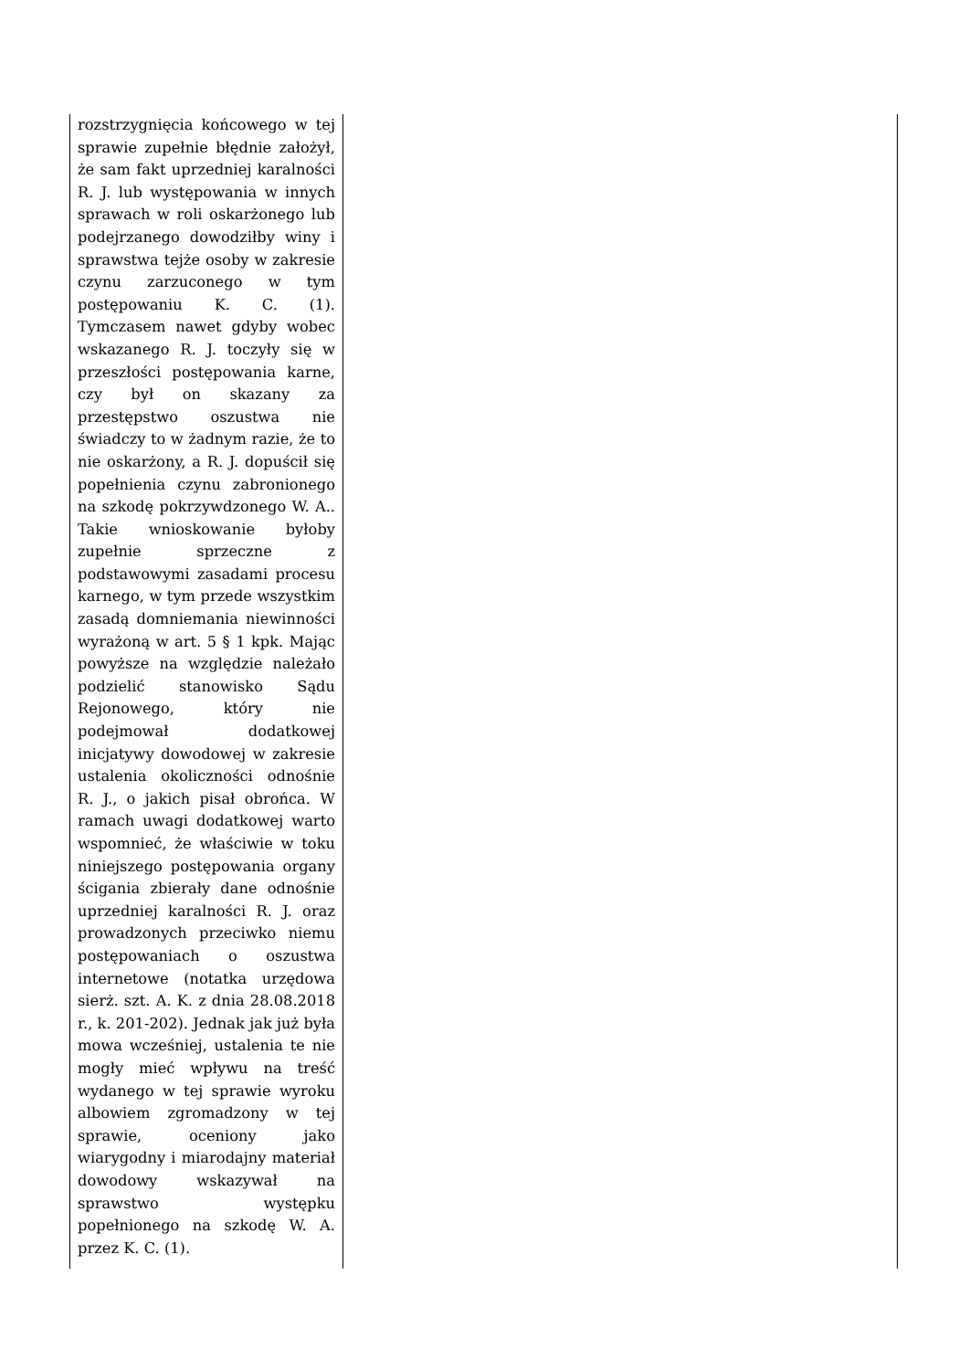| rozstrzygnięcia końcowego w tej sprawie zupełnie błędnie założył, że sam fakt uprzedniej karalności R. J. lub występowania w innych sprawach w roli oskarżonego lub podejrzanego dowodziłby winy i sprawstwa tejże osoby w zakresie czynu zarzuconego w tym postępowaniu K. C. (1). Tymczasem nawet gdyby wobec wskazanego R. J. toczyły się w przeszłości postępowania karne, czy był on skazany za przestępstwo oszustwa nie świadczy to w żadnym razie, że to nie oskarżony, a R. J. dopuścił się popełnienia czynu zabronionego na szkodę pokrzywdzonego W. A.. Takie wnioskowanie byłoby zupełnie sprzeczne z podstawowymi zasadami procesu karnego, w tym przede wszystkim zasadą domniemania niewinności wyrażoną w art. 5 § 1 kpk. Mając powyższe na względzie należało podzielić stanowisko Sądu Rejonowego, który nie podejmował dodatkowej inicjatywy dowodowej w zakresie ustalenia okoliczności odnośnie R. J., o jakich pisał obrońca. W ramach uwagi dodatkowej warto wspomnieć, że właściwie w toku niniejszego postępowania organy ścigania zbierały dane odnośnie uprzedniej karalności R. J. oraz prowadzonych przeciwko niemu postępowaniach o oszustwa internetowe (notatka urzędowa sierż. szt. A. K. z dnia 28.08.2018 r., k. 201-202). Jednak jak już była mowa wcześniej, ustalenia te nie mogły mieć wpływu na treść wydanego w tej sprawie wyroku albowiem zgromadzony w tej sprawie, oceniony jako wiarygodny i miarodajny materiał dowodowy wskazywał na sprawstwo występku popełnionego na szkodę W. A. przez K. C. (1). | |